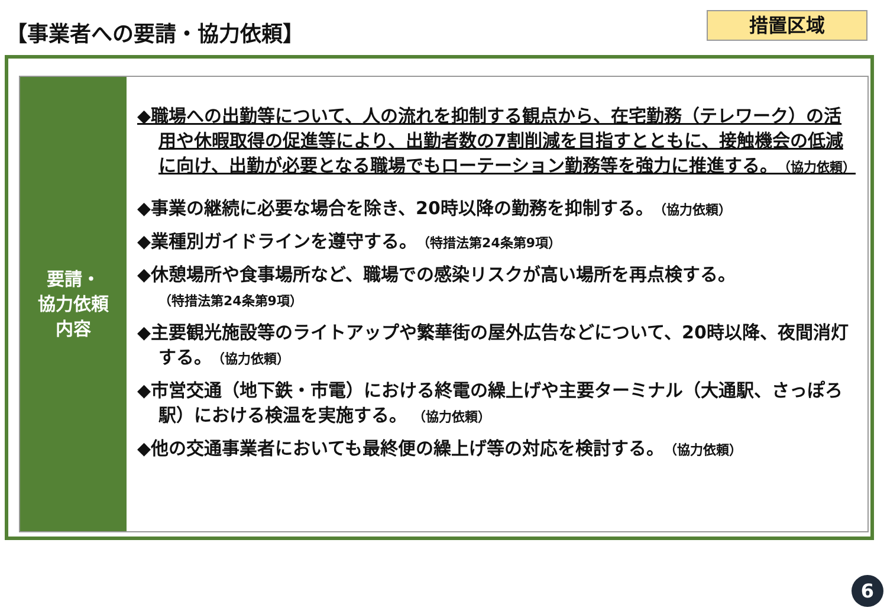【事業者への要請・協力依頼】 措置区域
要請・
協力依頼
内容
◆職場への出勤等について、人の流れを抑制する観点から、在宅勤務（テレワーク）の活用や休暇取得の促進等により、出勤者数の7割削減を目指すとともに、接触機会の低減に向け、出勤が必要となる職場でもローテーション勤務等を強力に推進する。（協力依頼）
◆事業の継続に必要な場合を除き、20時以降の勤務を抑制する。（協力依頼）
◆業種別ガイドラインを遵守する。（特措法第24条第9項）
◆休憩場所や食事場所など、職場での感染リスクが高い場所を再点検する。
（特措法第24条第9項）
◆主要観光施設等のライトアップや繁華街の屋外広告などについて、20時以降、夜間消灯する。（協力依頼）
◆市営交通（地下鉄・市電）における終電の繰上げや主要ターミナル（大通駅、さっぽろ駅）における検温を実施する。 （協力依頼）
◆他の交通事業者においても最終便の繰上げ等の対応を検討する。（協力依頼）
6